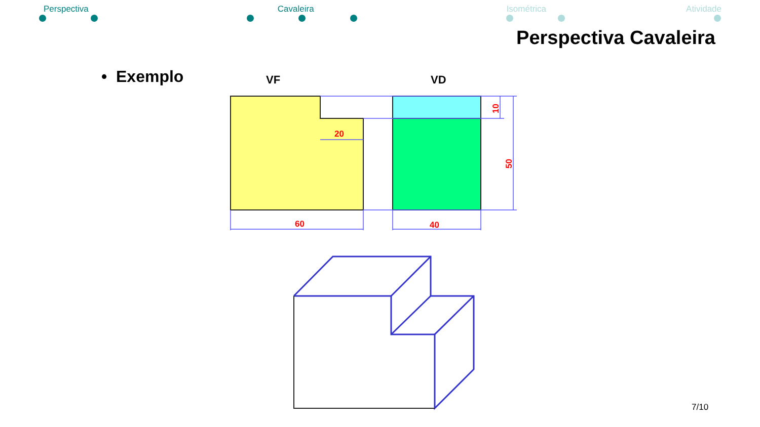Perspectiva Cavaleira Isométrica Atividade
Perspectiva Cavaleira
• Exemplo
VF
VD
20
60
40
10
50
7/10